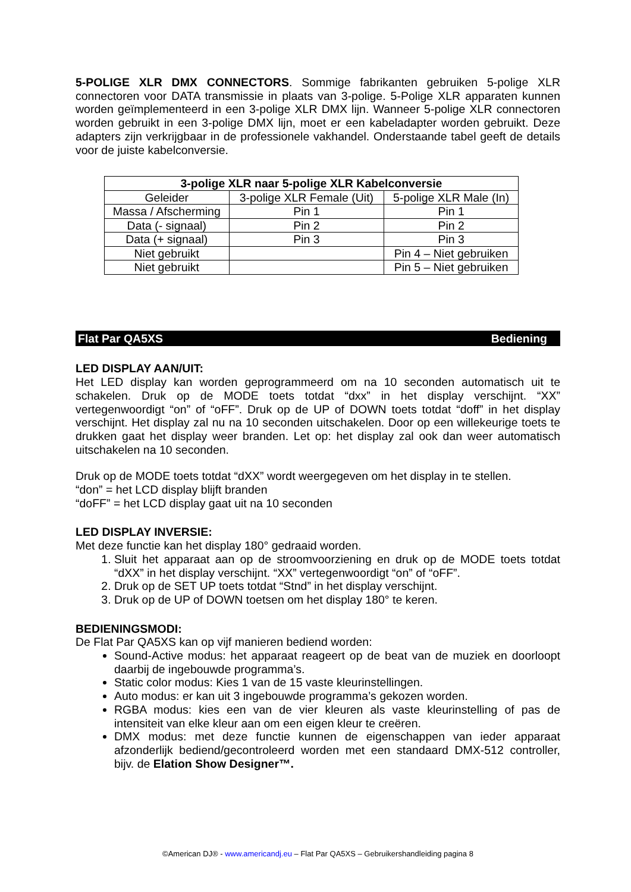5-POLIGE XLR DMX CONNECTORS. Sommige fabrikanten gebruiken 5-polige XLR connectoren voor DATA transmissie in plaats van 3-polige. 5-Polige XLR apparaten kunnen worden geïmplementeerd in een 3-polige XLR DMX lijn. Wanneer 5-polige XLR connectoren worden gebruikt in een 3-polige DMX lijn, moet er een kabeladapter worden gebruikt. Deze adapters zijn verkrijgbaar in de professionele vakhandel. Onderstaande tabel geeft de details voor de juiste kabelconversie.
| 3-polige XLR naar 5-polige XLR Kabelconversie | | |
| --- | --- | --- |
| Geleider | 3-polige XLR Female (Uit) | 5-polige XLR Male (In) |
| Massa / Afscherming | Pin 1 | Pin 1 |
| Data (- signaal) | Pin 2 | Pin 2 |
| Data (+ signaal) | Pin 3 | Pin 3 |
| Niet gebruikt | | Pin 4 – Niet gebruiken |
| Niet gebruikt | | Pin 5 – Niet gebruiken |
Flat Par QA5XS Bediening
LED DISPLAY AAN/UIT:
Het LED display kan worden geprogrammeerd om na 10 seconden automatisch uit te schakelen. Druk op de MODE toets totdat “dxx” in het display verschijnt. “XX” vertegenwoordigt “on” of “oFF”. Druk op de UP of DOWN toets totdat “doff” in het display verschijnt. Het display zal nu na 10 seconden uitschakelen. Door op een willekeurige toets te drukken gaat het display weer branden. Let op: het display zal ook dan weer automatisch uitschakelen na 10 seconden.
Druk op de MODE toets totdat “dXX” wordt weergegeven om het display in te stellen.
“don” = het LCD display blijft branden
“doFF” = het LCD display gaat uit na 10 seconden
LED DISPLAY INVERSIE:
Met deze functie kan het display 180° gedraaid worden.
1. Sluit het apparaat aan op de stroomvoorziening en druk op de MODE toets totdat “dXX” in het display verschijnt. “XX” vertegenwoordigt “on” of “oFF”.
2. Druk op de SET UP toets totdat “Stnd” in het display verschijnt.
3. Druk op de UP of DOWN toetsen om het display 180° te keren.
BEDIENINGSMODI:
De Flat Par QA5XS kan op vijf manieren bediend worden:
Sound-Active modus: het apparaat reageert op de beat van de muziek en doorloopt daarbij de ingebouwde programma’s.
Static color modus: Kies 1 van de 15 vaste kleurinstellingen.
Auto modus: er kan uit 3 ingebouwde programma’s gekozen worden.
RGBA modus: kies een van de vier kleuren als vaste kleurinstelling of pas de intensiteit van elke kleur aan om een eigen kleur te creëren.
DMX modus: met deze functie kunnen de eigenschappen van ieder apparaat afzonderlijk bediend/gecontroleerd worden met een standaard DMX-512 controller, bijv. de Elation Show Designer™.
©American DJ® - www.americandj.eu – Flat Par QA5XS – Gebruikershandleiding pagina 8